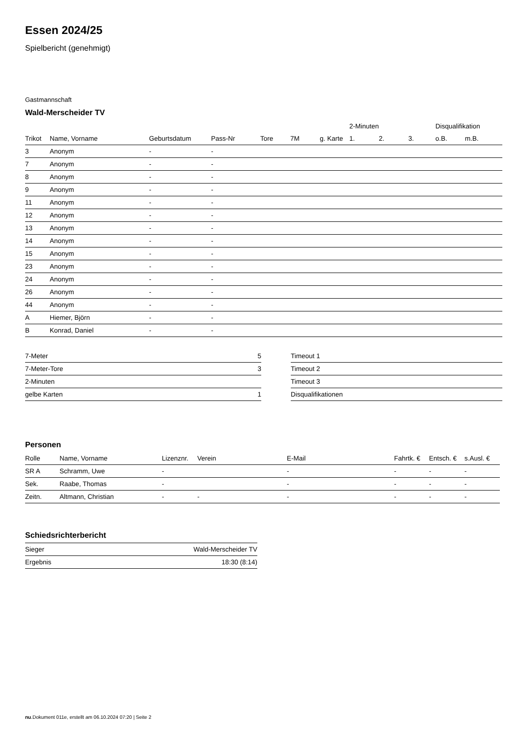Essen 2024/25
Spielbericht (genehmigt)
Gastmannschaft
Wald-Merscheider TV
| | | | | | | | 2-Minuten | | | Disqualifikation | |
| Trikot | Name, Vorname | Geburtsdatum | Pass-Nr | Tore | 7M | g. Karte | 1. | 2. | 3. | o.B. | m.B. |
| 3 | Anonym | - | - | | | | | | | | |
| 7 | Anonym | - | - | | | | | | | | |
| 8 | Anonym | - | - | | | | | | | | |
| 9 | Anonym | - | - | | | | | | | | |
| 11 | Anonym | - | - | | | | | | | | |
| 12 | Anonym | - | - | | | | | | | | |
| 13 | Anonym | - | - | | | | | | | | |
| 14 | Anonym | - | - | | | | | | | | |
| 15 | Anonym | - | - | | | | | | | | |
| 23 | Anonym | - | - | | | | | | | | |
| 24 | Anonym | - | - | | | | | | | | |
| 26 | Anonym | - | - | | | | | | | | |
| 44 | Anonym | - | - | | | | | | | | |
| A | Hiemer, Björn | - | - | | | | | | | | |
| B | Konrad, Daniel | - | - | | | | | | | | |
| 7-Meter | 5 |
| 7-Meter-Tore | 3 |
| 2-Minuten | |
| gelbe Karten | 1 |
| Timeout 1 |
| Timeout 2 |
| Timeout 3 |
| Disqualifikationen |
Personen
| Rolle | Name, Vorname | Lizenznr. | Verein | E-Mail | Fahrtk. € | Entsch. € | s.Ausl. € |
| --- | --- | --- | --- | --- | --- | --- | --- |
| SR A | Schramm, Uwe | - | | - | - | - | - |
| Sek. | Raabe, Thomas | - | | - | - | - | - |
| Zeitn. | Altmann, Christian | - | - | - | - | - | - |
Schiedsrichterbericht
| Sieger | Wald-Merscheider TV |
| Ergebnis | 18:30 (8:14) |
nu.Dokument 011e, erstellt am 06.10.2024 07:20 | Seite 2